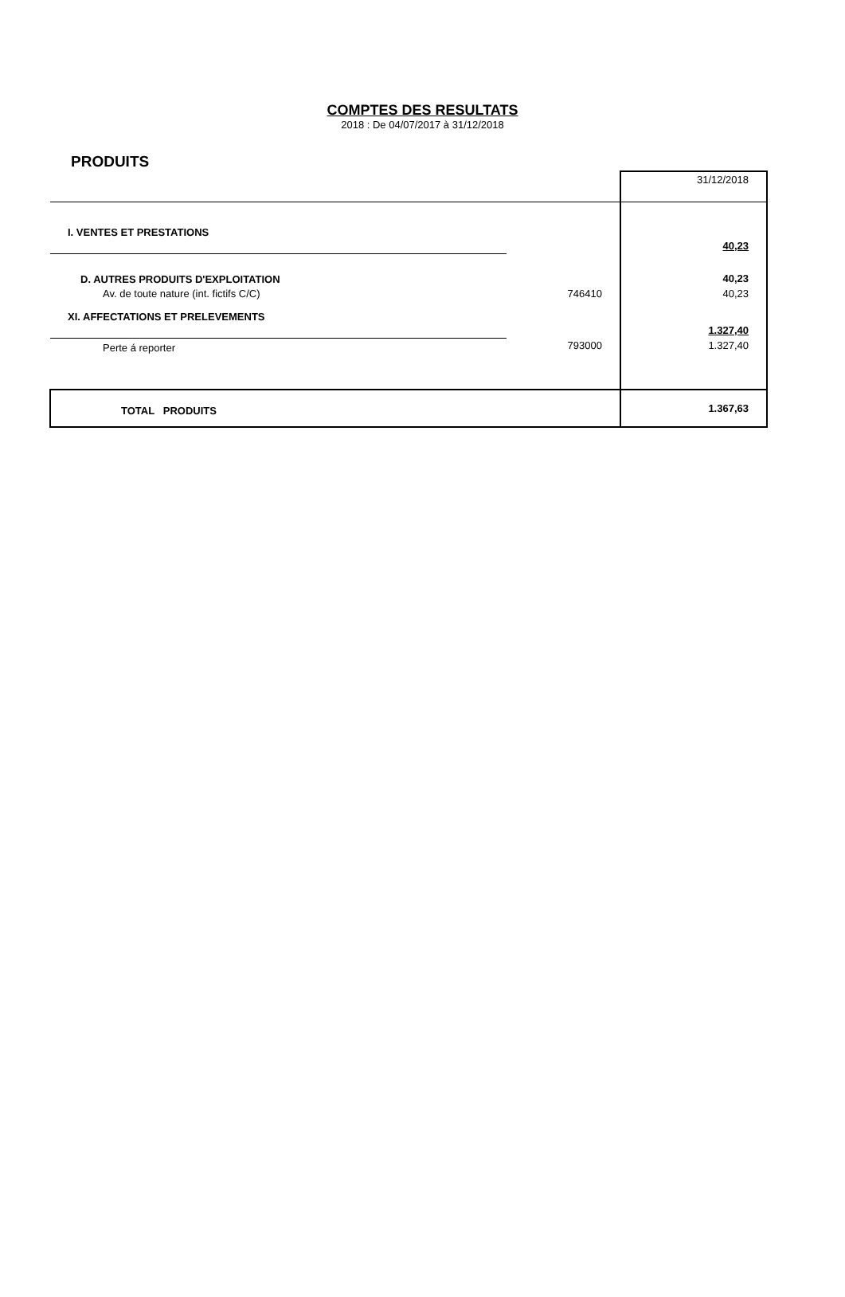COMPTES DES RESULTATS
2018 : De 04/07/2017 à 31/12/2018
PRODUITS
| | | 31/12/2018 |
| I. VENTES ET PRESTATIONS | | |
| | | 40,23 |
| D. AUTRES PRODUITS D'EXPLOITATION | | 40,23 |
| Av. de toute nature (int. fictifs C/C) | 746410 | 40,23 |
| XI. AFFECTATIONS ET PRELEVEMENTS | | |
| | | 1.327,40 |
| Perte á reporter | 793000 | 1.327,40 |
| TOTAL PRODUITS | | 1.367,63 |